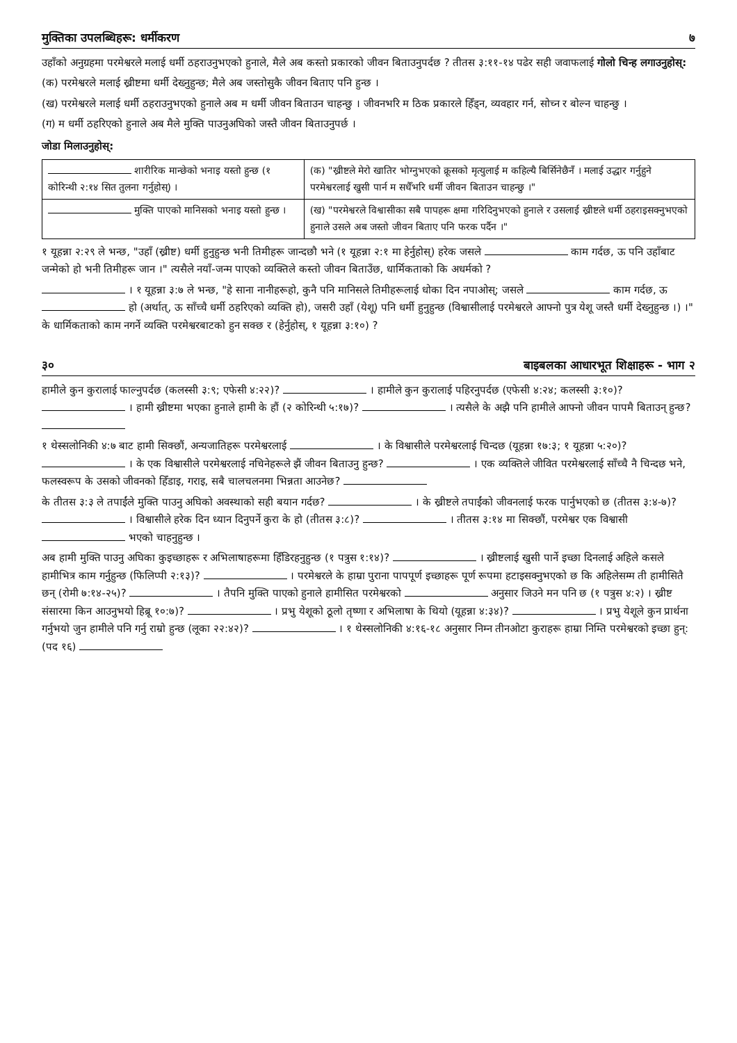मुक्तिका उपलब्धिहरू: धर्मीकरण ७
उहाँको अनुग्रहमा परमेश्वरले मलाई धर्मी ठहराउनुभएको हुनाले, मैले अब कस्तो प्रकारको जीवन बिताउनुपर्दछ ? तीतस ३:११-१४ पढेर सही जवाफलाई गोलो चिन्ह लगाउनुहोस्:
(क) परमेश्वरले मलाई ख्रीष्टमा धर्मी देख्नुहुन्छ; मैले अब जस्तोसुकै जीवन बिताए पनि हुन्छ ।
(ख) परमेश्वरले मलाई धर्मी ठहराउनुभएको हुनाले अब म धर्मी जीवन बिताउन चाहन्छु । जीवनभरि म ठिक प्रकारले हिँड्न, व्यवहार गर्न, सोच्न र बोल्न चाहन्छु ।
(ग) म धर्मी ठहरिएको हुनाले अब मैले मुक्ति पाउनुअघिको जस्तै जीवन बिताउनुपर्छ ।
जोडा मिलाउनुहोस्:
| शारीरिक मान्छेको भनाइ यस्तो हुन्छ (१ कोरिन्थी २:१४ सित तुलना गर्नुहोस्) । | (क) "ख्रीष्टले मेरो खातिर भोग्नुभएको क्रूसको मृत्युलाई म कहिल्यै बिर्सिनेछैनँ । मलाई उद्धार गर्नुहुने परमेश्वरलाई खुसी पार्न म सधैँभरि धर्मी जीवन बिताउन चाहन्छु ।" |
| मुक्ति पाएको मानिसको भनाइ यस्तो हुन्छ । | (ख) "परमेश्वरले विश्वासीका सबै पापहरू क्षमा गरिदिनुभएको हुनाले र उसलाई ख्रीष्टले धर्मी ठहराइसक्नुभएको हुनाले उसले अब जस्तो जीवन बिताए पनि फरक पर्दैन ।" |
१ यूहन्ना २:२९ ले भन्छ, "उहाँ (ख्रीष्ट) धर्मी हुनुहुन्छ भनी तिमीहरू जान्दछौ भने (१ यूहन्ना २:१ मा हेर्नुहोस्) हरेक जसले काम गर्दछ, ऊ पनि उहाँबाट जन्मेको हो भनी तिमीहरू जान ।" त्यसैले नयाँ-जन्म पाएको व्यक्तिले कस्तो जीवन बिताउँछ, धार्मिकताको कि अधर्मको ?
। १ यूहन्ना ३:७ ले भन्छ, "हे साना नानीहरूहो, कुनै पनि मानिसले तिमीहरूलाई धोका दिन नपाओस्; जसले काम गर्दछ, ऊ हो (अर्थात्, ऊ साँच्चै धर्मी ठहरिएको व्यक्ति हो), जसरी उहाँ (येशू) पनि धर्मी हुनुहुन्छ (विश्वासीलाई परमेश्वरले आफ्नो पुत्र येशू जस्तै धर्मी देख्नुहुन्छ ।) ।" के धार्मिकताको काम नगर्ने व्यक्ति परमेश्वरबाटको हुन सक्छ र (हेर्नुहोस्, १ यूहन्ना ३:१०) ?
३० बाइबलका आधारभूत शिक्षाहरू - भाग २
हामीले कुन कुरालाई फाल्नुपर्दछ (कलस्सी ३:९; एफेसी ४:२२)? । हामीले कुन कुरालाई पहिरनुपर्दछ (एफेसी ४:२४; कलस्सी ३:१०)? । हामी ख्रीष्टमा भएका हुनाले हामी के हौं (२ कोरिन्थी ५:१७)? । त्यसैले के अझै पनि हामीले आफ्नो जीवन पापमै बिताउन् हुन्छ?
१ थेस्सलोनिकी ४:७ बाट हामी सिक्छौं, अन्यजातिहरू परमेश्वरलाई । के विश्वासीले परमेश्वरलाई चिन्दछ (यूहन्ना १७:३; १ यूहन्ना ५:२०)? । के एक विश्वासीले परमेश्वरलाई नचिनेहरूले झैं जीवन बिताउनु हुन्छ? । एक व्यक्तिले जीवित परमेश्वरलाई साँच्चै नै चिन्दछ भने, फलस्वरूप के उसको जीवनको हिँडाइ, गराइ, सबै चालचलनमा भिन्नता आउनेछ?
के तीतस ३:३ ले तपाईंले मुक्ति पाउनु अघिको अवस्थाको सही बयान गर्दछ? । के ख्रीष्टले तपाईंको जीवनलाई फरक पार्नुभएको छ (तीतस ३:४-७)? । विश्वासीले हरेक दिन ध्यान दिनुपर्ने कुरा के हो (तीतस ३:८)? । तीतस ३:१४ मा सिक्छौं, परमेश्वर एक विश्वासी भएको चाहनुहुन्छ ।
अब हामी मुक्ति पाउनु अघिका कुइच्छाहरू र अभिलाषाहरूमा हिँडिरहनुहुन्छ (१ पत्रुस १:१४)? । ख्रीष्टलाई खुसी पार्ने इच्छा दिनलाई अहिले कसले हामीभित्र काम गर्नुहुन्छ (फिलिप्पी २:१३)? । परमेश्वरले के हाम्रा पुराना पापपूर्ण इच्छाहरू पूर्ण रूपमा हटाइसक्नुभएको छ कि अहिलेसम्म ती हामीसितै छन् (रोमी ७:१४-२५)? । तैपनि मुक्ति पाएको हुनाले हामीसित परमेश्वरको अनुसार जिउने मन पनि छ (१ पत्रुस ४:२) । ख्रीष्ट संसारमा किन आउनुभयो हिब्रू १०:७)? । प्रभु येशूको ठूलो तृष्णा र अभिलाषा के थियो (यूहन्ना ४:३४)? । प्रभु येशूले कुन प्रार्थना गर्नुभयो जुन हामीले पनि गर्नु राम्रो हुन्छ (लूका २२:४२)? । १ थेस्सलोनिकी ४:१६-१८ अनुसार निम्न तीनओटा कुराहरू हाम्रा निम्ति परमेश्वरको इच्छा हुन्: (पद १६)